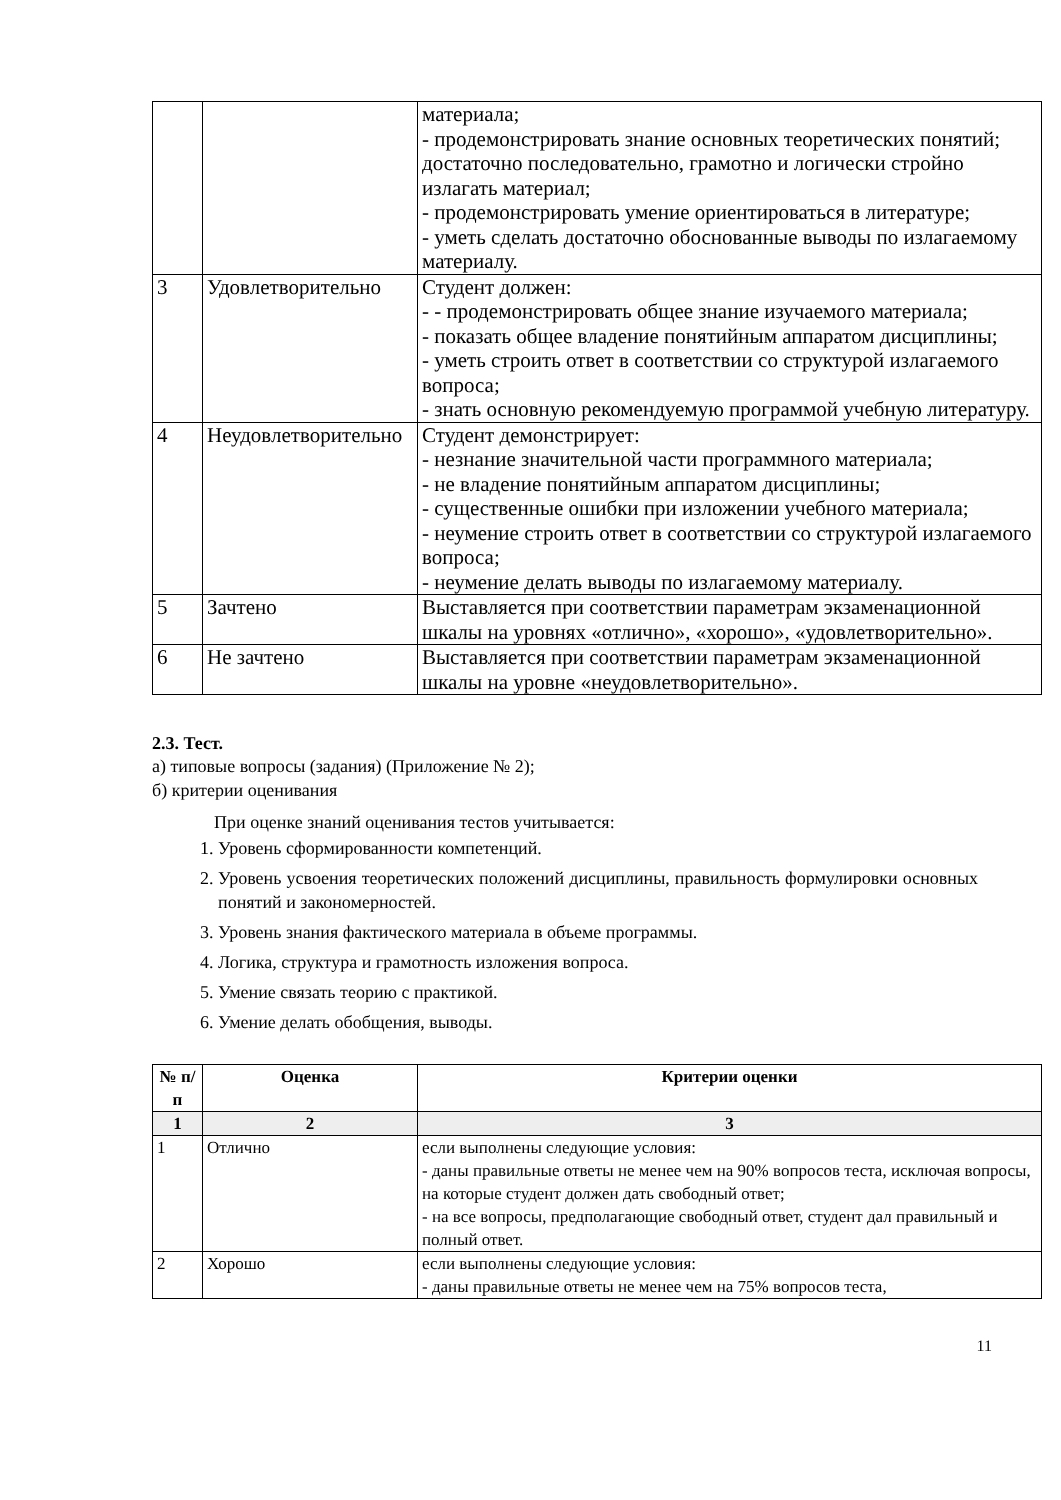| | | материала; - продемонстрировать знание основных теоретических понятий; достаточно последовательно, грамотно и логически стройно излагать материал; - продемонстрировать умение ориентироваться в литературе; - уметь сделать достаточно обоснованные выводы по излагаемому материалу. |
| 3 | Удовлетворительно | Студент должен: - - продемонстрировать общее знание изучаемого материала; - показать общее владение понятийным аппаратом дисциплины; - уметь строить ответ в соответствии со структурой излагаемого вопроса; - знать основную рекомендуемую программой учебную литературу. |
| 4 | Неудовлетворительно | Студент демонстрирует: - незнание значительной части программного материала; - не владение понятийным аппаратом дисциплины; - существенные ошибки при изложении учебного материала; - неумение строить ответ в соответствии со структурой излагаемого вопроса; - неумение делать выводы по излагаемому материалу. |
| 5 | Зачтено | Выставляется при соответствии параметрам экзаменационной шкалы на уровнях «отлично», «хорошо», «удовлетворительно». |
| 6 | Не зачтено | Выставляется при соответствии параметрам экзаменационной шкалы на уровне «неудовлетворительно». |
2.3. Тест.
а) типовые вопросы (задания) (Приложение № 2);
б) критерии оценивания
При оценке знаний оценивания тестов учитывается:
1. Уровень сформированности компетенций.
2. Уровень усвоения теоретических положений дисциплины, правильность формулировки основных понятий и закономерностей.
3. Уровень знания фактического материала в объеме программы.
4. Логика, структура и грамотность изложения вопроса.
5. Умение связать теорию с практикой.
6. Умение делать обобщения, выводы.
| № п/п | Оценка | Критерии оценки |
| --- | --- | --- |
| 1 | 2 | 3 |
| 1 | Отлично | если выполнены следующие условия: - даны правильные ответы не менее чем на 90% вопросов теста, исключая вопросы, на которые студент должен дать свободный ответ; - на все вопросы, предполагающие свободный ответ, студент дал правильный и полный ответ. |
| 2 | Хорошо | если выполнены следующие условия: - даны правильные ответы не менее чем на 75% вопросов теста, |
11